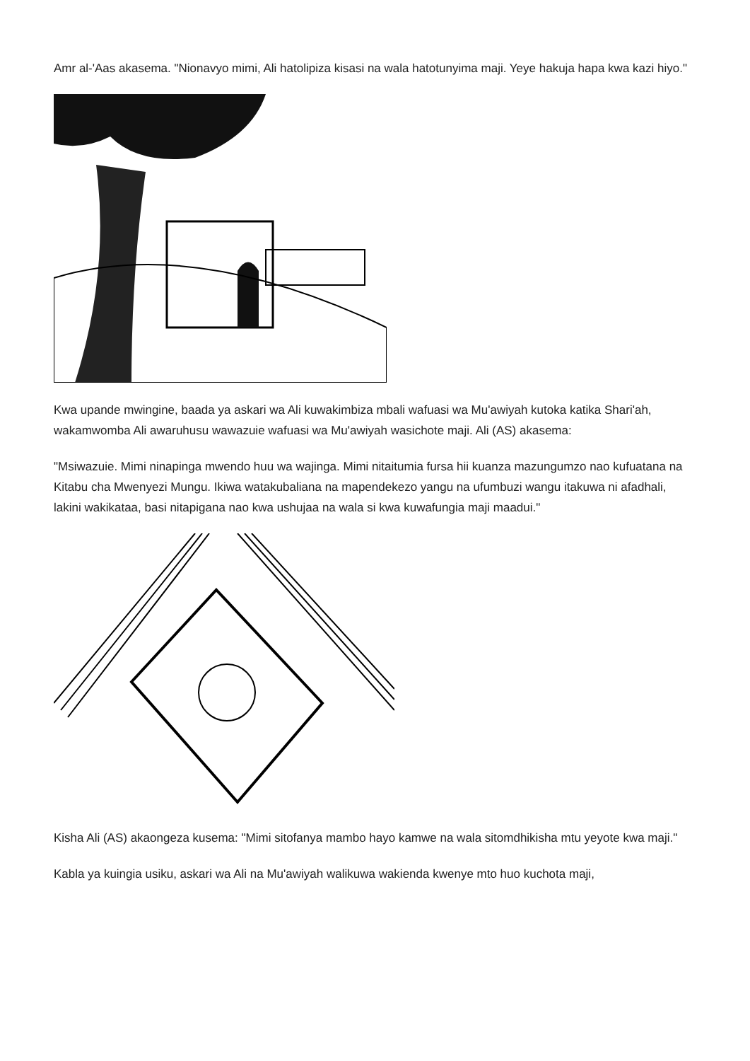Amr al-'Aas akasema. "Nionavyo mimi, Ali hatolipiza kisasi na wala hatotunyima maji. Yeye hakuja hapa kwa kazi hiyo."
Kwa upande mwingine, baada ya askari wa Ali kuwakimbiza mbali wafuasi wa Mu'awiyah kutoka katika Shari'ah, wakamwomba Ali awaruhusu wawazuie wafuasi wa Mu'awiyah wasichote maji. Ali (AS) akasema:
"Msiwazuie. Mimi ninapinga mwendo huu wa wajinga. Mimi nitaitumia fursa hii kuanza mazungumzo nao kufuatana na Kitabu cha Mwenyezi Mungu. Ikiwa watakubaliana na mapendekezo yangu na ufumbuzi wangu itakuwa ni afadhali, lakini wakikataa, basi nitapigana nao kwa ushujaa na wala si kwa kuwafungia maji maadui."
Kisha Ali (AS) akaongeza kusema: "Mimi sitofanya mambo hayo kamwe na wala sitomdhikisha mtu yeyote kwa maji."
Kabla ya kuingia usiku, askari wa Ali na Mu'awiyah walikuwa wakienda kwenye mto huo kuchota maji,